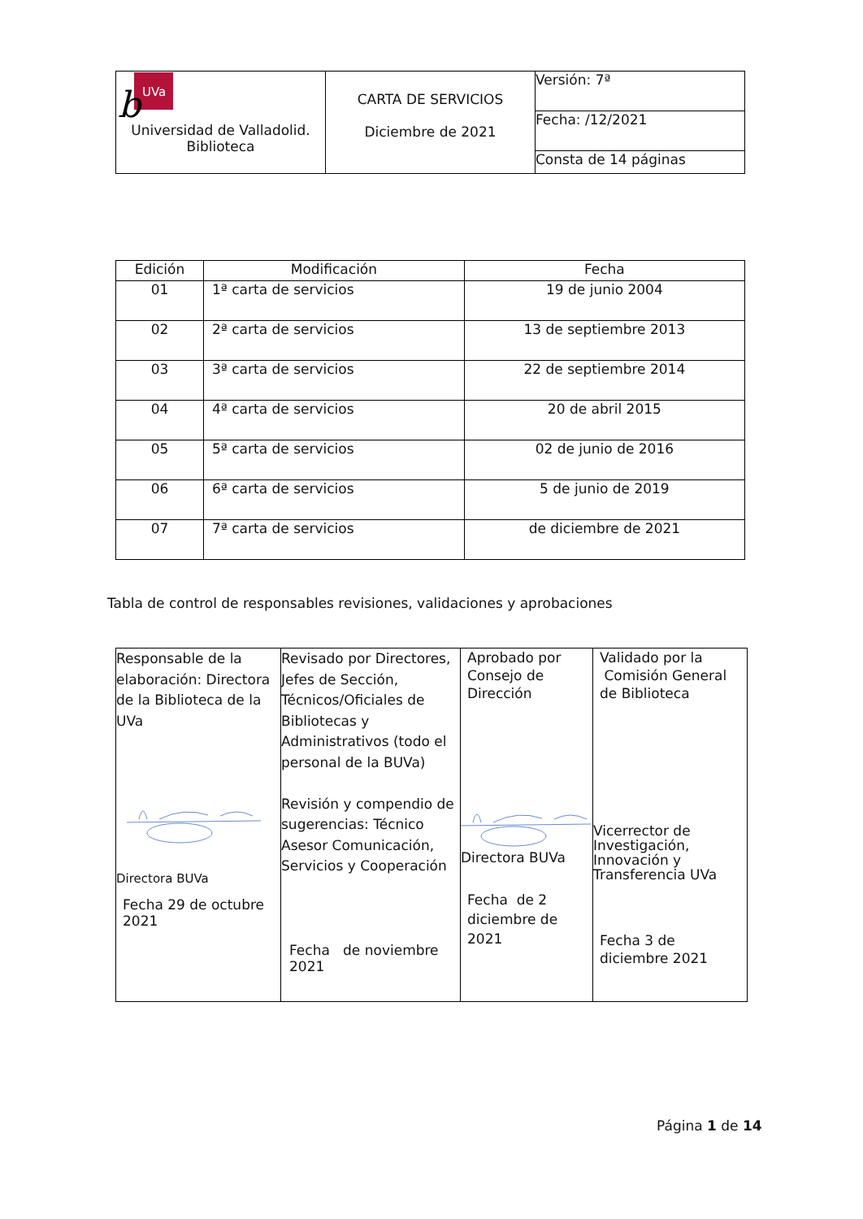| UVa b Universidad de Valladolid. Biblioteca | CARTA DE SERVICIOS Diciembre de 2021 | Versión: 7ª |
| | | Fecha: /12/2021 |
| | | Consta de 14 páginas |
| Edición | Modificación | Fecha |
| --- | --- | --- |
| 01 | 1ª carta de servicios | 19 de junio 2004 |
| 02 | 2ª carta de servicios | 13 de septiembre 2013 |
| 03 | 3ª carta de servicios | 22 de septiembre 2014 |
| 04 | 4ª carta de servicios | 20 de abril 2015 |
| 05 | 5ª carta de servicios | 02 de junio de 2016 |
| 06 | 6ª carta de servicios | 5 de junio de 2019 |
| 07 | 7ª carta de servicios | de diciembre de 2021 |
Tabla de control de responsables revisiones, validaciones y aprobaciones
| Responsable de la elaboración: Directora de la Biblioteca de la UVa Directora BUVa Fecha 29 de octubre 2021 | Revisado por Directores, Jefes de Sección, Técnicos/Oficiales de Bibliotecas y Administrativos (todo el personal de la BUVa) Revisión y compendio de sugerencias: Técnico Asesor Comunicación, Servicios y Cooperación Fecha de noviembre 2021 | Aprobado por Consejo de Dirección Directora BUVa Fecha de 2 diciembre de 2021 | Validado por la Comisión General de Biblioteca Vicerrector de Investigación, Innovación y Transferencia UVa Fecha 3 de diciembre 2021 |
Página 1 de 14